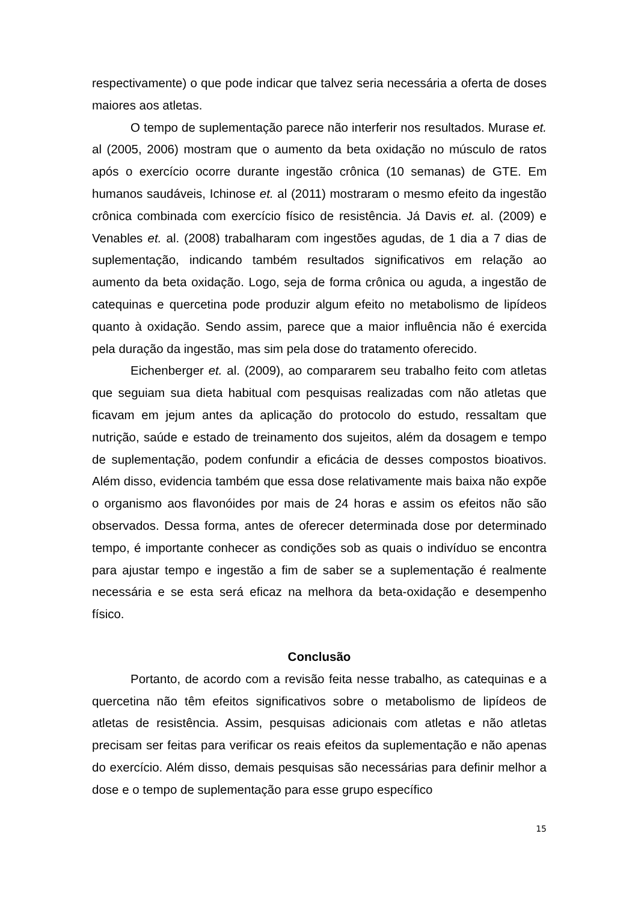respectivamente) o que pode indicar que talvez seria necessária a oferta de doses maiores aos atletas.
O tempo de suplementação parece não interferir nos resultados. Murase et. al (2005, 2006) mostram que o aumento da beta oxidação no músculo de ratos após o exercício ocorre durante ingestão crônica (10 semanas) de GTE. Em humanos saudáveis, Ichinose et. al (2011) mostraram o mesmo efeito da ingestão crônica combinada com exercício físico de resistência. Já Davis et. al. (2009) e Venables et. al. (2008) trabalharam com ingestões agudas, de 1 dia a 7 dias de suplementação, indicando também resultados significativos em relação ao aumento da beta oxidação. Logo, seja de forma crônica ou aguda, a ingestão de catequinas e quercetina pode produzir algum efeito no metabolismo de lipídeos quanto à oxidação. Sendo assim, parece que a maior influência não é exercida pela duração da ingestão, mas sim pela dose do tratamento oferecido.
Eichenberger et. al. (2009), ao compararem seu trabalho feito com atletas que seguiam sua dieta habitual com pesquisas realizadas com não atletas que ficavam em jejum antes da aplicação do protocolo do estudo, ressaltam que nutrição, saúde e estado de treinamento dos sujeitos, além da dosagem e tempo de suplementação, podem confundir a eficácia de desses compostos bioativos. Além disso, evidencia também que essa dose relativamente mais baixa não expõe o organismo aos flavonóides por mais de 24 horas e assim os efeitos não são observados. Dessa forma, antes de oferecer determinada dose por determinado tempo, é importante conhecer as condições sob as quais o indivíduo se encontra para ajustar tempo e ingestão a fim de saber se a suplementação é realmente necessária e se esta será eficaz na melhora da beta-oxidação e desempenho físico.
Conclusão
Portanto, de acordo com a revisão feita nesse trabalho, as catequinas e a quercetina não têm efeitos significativos sobre o metabolismo de lipídeos de atletas de resistência. Assim, pesquisas adicionais com atletas e não atletas precisam ser feitas para verificar os reais efeitos da suplementação e não apenas do exercício. Além disso, demais pesquisas são necessárias para definir melhor a dose e o tempo de suplementação para esse grupo específico
15